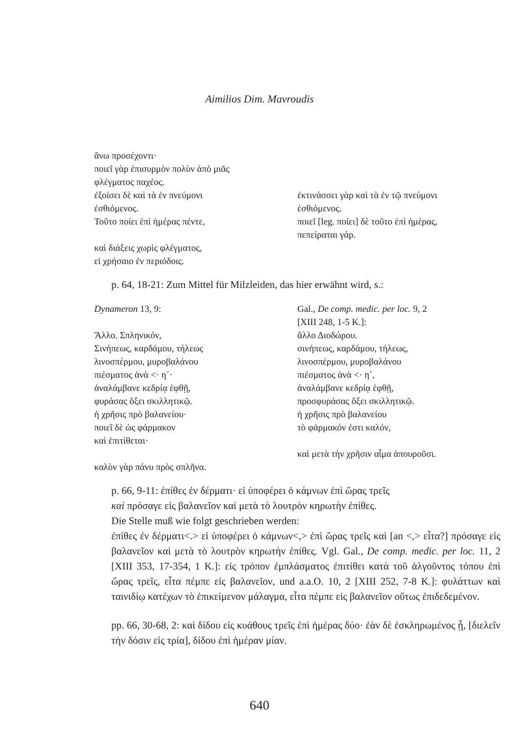Aimilios Dim. Mavroudis
| ἄνω προσέχοντι· | |
| ποιεῖ γὰρ ἐπισυρμὸν πολὺν ἀπὸ μιᾶς | |
| φλέγματος παχέος. | |
| ἐξοίσει δὲ καὶ τὰ ἐν πνεύμονι | ἐκτινάσσει γὰρ καὶ τὰ ἐν τῷ πνεύμονι |
| ἐσθιόμενος. | ἐσθιόμενος. |
| Τοῦτο ποίει ἐπὶ ἡμέρας πέντε, | ποιεῖ [leg. ποίει] δὲ τοῦτο ἐπὶ ἡμέρας, |
| | πεπείραται γάρ. |
| καὶ διάξεις χωρὶς φλέγματος, | |
| εἰ χρήσαιο ἐν περιόδοις. | |
p. 64, 18-21: Zum Mittel für Milzleiden, das hier erwähnt wird, s.:
| Dynameron 13, 9: | Gal., De comp. medic. per loc. 9, 2 |
| | [XIII 248, 1-5 K.]: |
| Ἄλλο. Σπληνικόν, | ἄλλο Διοδώρου. |
| Σινήπεως, καρδάμου, τήλεως | σινήπεως, καρδάμου, τήλεως, |
| λινοσπέρμου, μυροβαλάνου | λινοσπέρμου, μυροβαλάνου |
| πιέσματος ἀνὰ <· η´· | πιέσματος ἀνὰ <· η´, |
| ἀναλάμβανε κεδρίᾳ ἑφθῇ, | ἀναλάμβανε κεδρίᾳ ἑφθῇ, |
| φυράσας ὄξει σκιλλητικῷ. | προσφυράσας ὄξει σκιλλητικῷ. |
| ἡ χρῆσις πρὸ βαλανείου· | ἡ χρῆσις πρὸ βαλανείου |
| ποιεῖ δὲ ὡς φάρμακον | τὸ φάρμακόν ἐστι καλόν, |
| καὶ ἐπιτίθεται· | |
| | καὶ μετὰ τὴν χρῆσιν αἷμα ἀπουροῦσι. |
| καλὸν γὰρ πάνυ πρὸς σπλῆνα. | |
p. 66, 9-11: ἐπίθες ἐν δέρματι· εἰ ὑποφέρει ὁ κάμνων ἐπὶ ὥρας τρεῖς
καὶ πρόσαγε εἰς βαλανεῖον καὶ μετὰ τὸ λουτρὸν κηρωτὴν ἐπίθες.
Die Stelle muß wie folgt geschrieben werden:
ἐπίθες ἐν δέρματι<.> εἰ ὑποφέρει ὁ κάμνων<,> ἐπὶ ὥρας τρεῖς καὶ [an <,> εἶτα?] πρόσαγε εἰς βαλανεῖον καὶ μετὰ τὸ λουτρὸν κηρωτὴν ἐπίθες. Vgl. Gal., De comp. medic. per loc. 11, 2 [XIII 353, 17-354, 1 K.]: εἰς τρόπον ἐμπλάσματος ἐπιτίθει κατὰ τοῦ ἀλγοῦντος τόπου ἐπὶ ὥρας τρεῖς, εἶτα πέμπε εἰς βαλανεῖον, und a.a.O. 10, 2 [XIII 252, 7-8 K.]: φυλάττων καὶ ταινιδίῳ κατέχων τὸ ἐπικείμενον μάλαγμα, εἶτα πέμπε εἰς βαλανεῖον οὕτως ἐπιδεδεμένον.
pp. 66, 30-68, 2: καὶ δίδου εἰς κυάθους τρεῖς ἐπὶ ἡμέρας δύο· ἐὰν δὲ ἐσκληρωμένος ᾖ, [διελεῖν τὴν δόσιν εἰς τρία], δίδου ἐπὶ ἡμέραν μίαν.
640